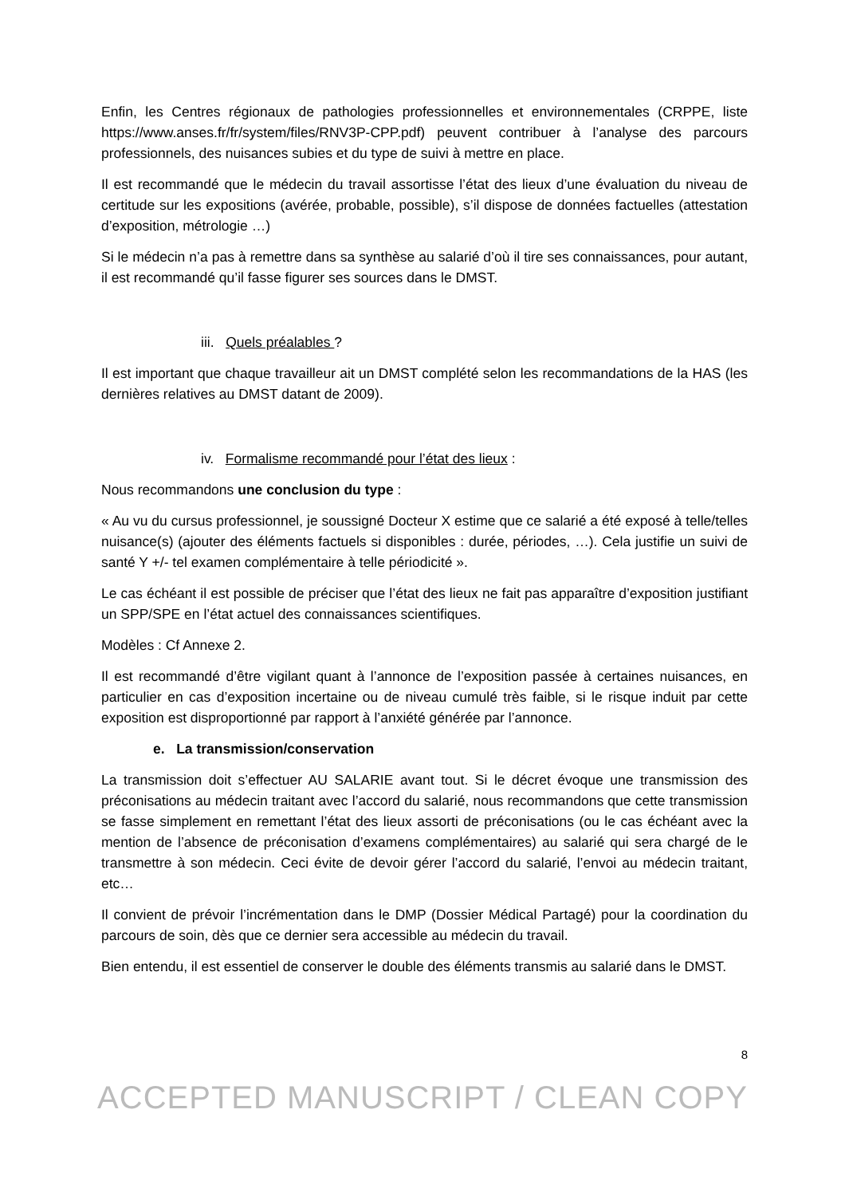Enfin, les Centres régionaux de pathologies professionnelles et environnementales (CRPPE, liste https://www.anses.fr/fr/system/files/RNV3P-CPP.pdf) peuvent contribuer à l’analyse des parcours professionnels, des nuisances subies et du type de suivi à mettre en place.
Il est recommandé que le médecin du travail assortisse l’état des lieux d’une évaluation du niveau de certitude sur les expositions (avérée, probable, possible), s’il dispose de données factuelles (attestation d’exposition, métrologie …)
Si le médecin n’a pas à remettre dans sa synthèse au salarié d’où il tire ses connaissances, pour autant, il est recommandé qu’il fasse figurer ses sources dans le DMST.
iii. Quels préalables ?
Il est important que chaque travailleur ait un DMST complété selon les recommandations de la HAS (les dernières relatives au DMST datant de 2009).
iv. Formalisme recommandé pour l’état des lieux :
Nous recommandons une conclusion du type :
« Au vu du cursus professionnel, je soussigné Docteur X estime que ce salarié a été exposé à telle/telles nuisance(s) (ajouter des éléments factuels si disponibles : durée, périodes, …). Cela justifie un suivi de santé Y +/- tel examen complémentaire à telle périodicité ».
Le cas échéant il est possible de préciser que l’état des lieux ne fait pas apparaître d’exposition justifiant un SPP/SPE en l’état actuel des connaissances scientifiques.
Modèles : Cf Annexe 2.
Il est recommandé d’être vigilant quant à l’annonce de l’exposition passée à certaines nuisances, en particulier en cas d’exposition incertaine ou de niveau cumulé très faible, si le risque induit par cette exposition est disproportionné par rapport à l’anxiété générée par l’annonce.
e. La transmission/conservation
La transmission doit s’effectuer AU SALARIE avant tout. Si le décret évoque une transmission des préconisations au médecin traitant avec l’accord du salarié, nous recommandons que cette transmission se fasse simplement en remettant l’état des lieux assorti de préconisations (ou le cas échéant avec la mention de l’absence de préconisation d’examens complémentaires) au salarié qui sera chargé de le transmettre à son médecin. Ceci évite de devoir gérer l’accord du salarié, l’envoi au médecin traitant, etc…
Il convient de prévoir l’incrémentation dans le DMP (Dossier Médical Partagé) pour la coordination du parcours de soin, dès que ce dernier sera accessible au médecin du travail.
Bien entendu, il est essentiel de conserver le double des éléments transmis au salarié dans le DMST.
8
ACCEPTED MANUSCRIPT / CLEAN COPY